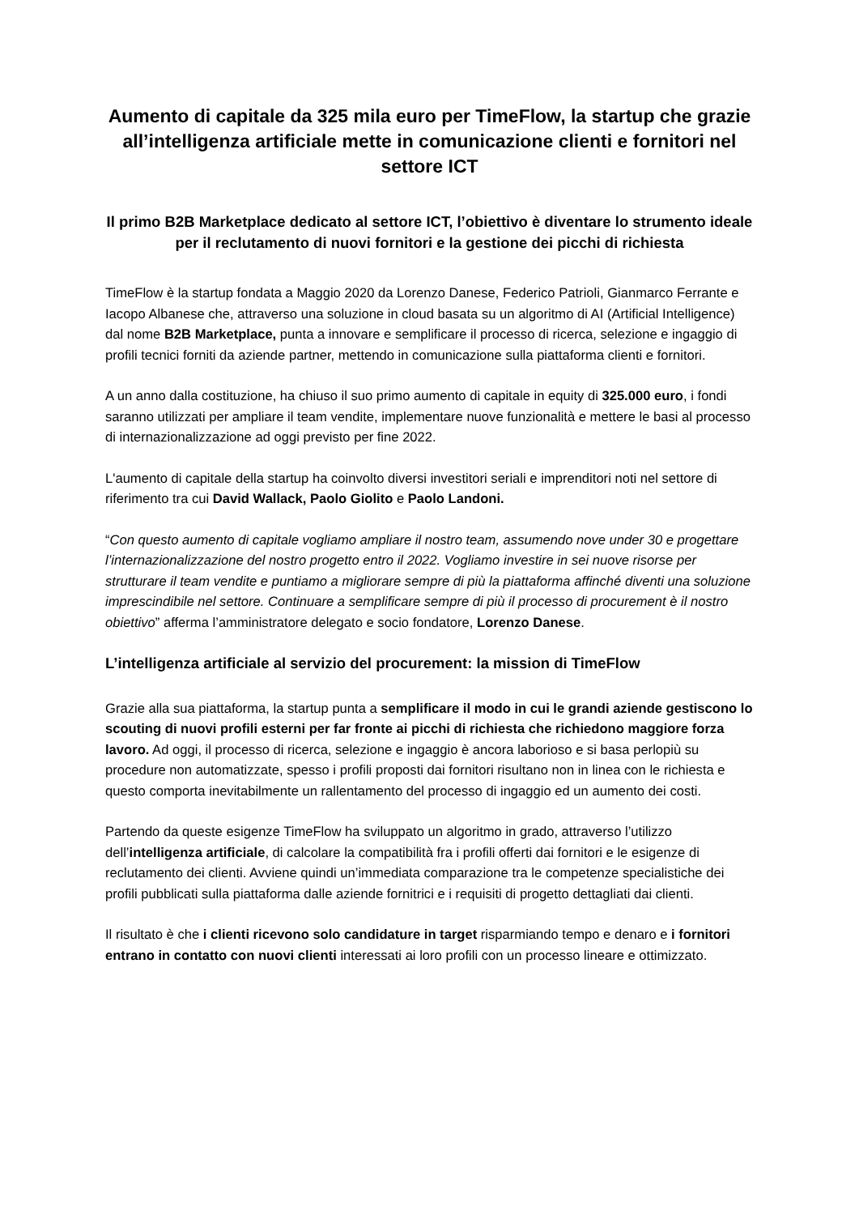Aumento di capitale da 325 mila euro per TimeFlow, la startup che grazie all’intelligenza artificiale mette in comunicazione clienti e fornitori nel settore ICT
Il primo B2B Marketplace dedicato al settore ICT, l’obiettivo è diventare lo strumento ideale per il reclutamento di nuovi fornitori e la gestione dei picchi di richiesta
TimeFlow è la startup fondata a Maggio 2020 da Lorenzo Danese, Federico Patrioli, Gianmarco Ferrante e Iacopo Albanese che, attraverso una soluzione in cloud basata su un algoritmo di AI (Artificial Intelligence) dal nome B2B Marketplace, punta a innovare e semplificare il processo di ricerca, selezione e ingaggio di profili tecnici forniti da aziende partner, mettendo in comunicazione sulla piattaforma clienti e fornitori.
A un anno dalla costituzione, ha chiuso il suo primo aumento di capitale in equity di 325.000 euro, i fondi saranno utilizzati per ampliare il team vendite, implementare nuove funzionalità e mettere le basi al processo di internazionalizzazione ad oggi previsto per fine 2022.
L'aumento di capitale della startup ha coinvolto diversi investitori seriali e imprenditori noti nel settore di riferimento tra cui David Wallack, Paolo Giolito e Paolo Landoni.
“Con questo aumento di capitale vogliamo ampliare il nostro team, assumendo nove under 30 e progettare l’internazionalizzazione del nostro progetto entro il 2022. Vogliamo investire in sei nuove risorse per strutturare il team vendite e puntiamo a migliorare sempre di più la piattaforma affinché diventi una soluzione imprescindibile nel settore. Continuare a semplificare sempre di più il processo di procurement è il nostro obiettivo” afferma l’amministratore delegato e socio fondatore, Lorenzo Danese.
L’intelligenza artificiale al servizio del procurement: la mission di TimeFlow
Grazie alla sua piattaforma, la startup punta a semplificare il modo in cui le grandi aziende gestiscono lo scouting di nuovi profili esterni per far fronte ai picchi di richiesta che richiedono maggiore forza lavoro. Ad oggi, il processo di ricerca, selezione e ingaggio è ancora laborioso e si basa perlopiù su procedure non automatizzate, spesso i profili proposti dai fornitori risultano non in linea con le richiesta e questo comporta inevitabilmente un rallentamento del processo di ingaggio ed un aumento dei costi.
Partendo da queste esigenze TimeFlow ha sviluppato un algoritmo in grado, attraverso l’utilizzo dell’intelligenza artificiale, di calcolare la compatibilità fra i profili offerti dai fornitori e le esigenze di reclutamento dei clienti. Avviene quindi un’immediata comparazione tra le competenze specialistiche dei profili pubblicati sulla piattaforma dalle aziende fornitrici e i requisiti di progetto dettagliati dai clienti.
Il risultato è che i clienti ricevono solo candidature in target risparmiando tempo e denaro e i fornitori entrano in contatto con nuovi clienti interessati ai loro profili con un processo lineare e ottimizzato.